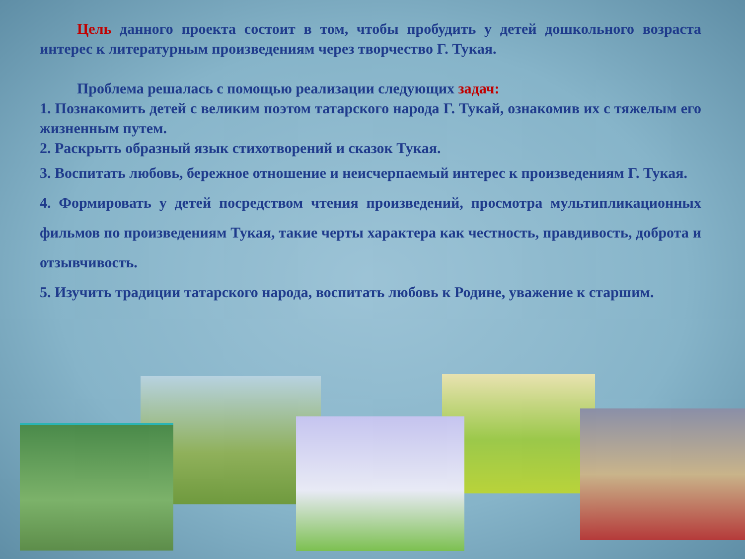Цель данного проекта состоит в том, чтобы пробудить у детей дошкольного возраста интерес к литературным произведениям через творчество Г. Тукая.
Проблема решалась с помощью реализации следующих задач:
1. Познакомить детей с великим поэтом татарского народа Г. Тукай, ознакомив их с тяжелым его жизненным путем.
2. Раскрыть образный язык стихотворений и сказок Тукая.
3. Воспитать любовь, бережное отношение и неисчерпаемый интерес к произведениям Г. Тукая.
4. Формировать у детей посредством чтения произведений, просмотра мультипликационных фильмов по произведениям Тукая, такие черты характера как честность, правдивость, доброта и отзывчивость.
5. Изучить традиции татарского народа, воспитать любовь к Родине, уважение к старшим.